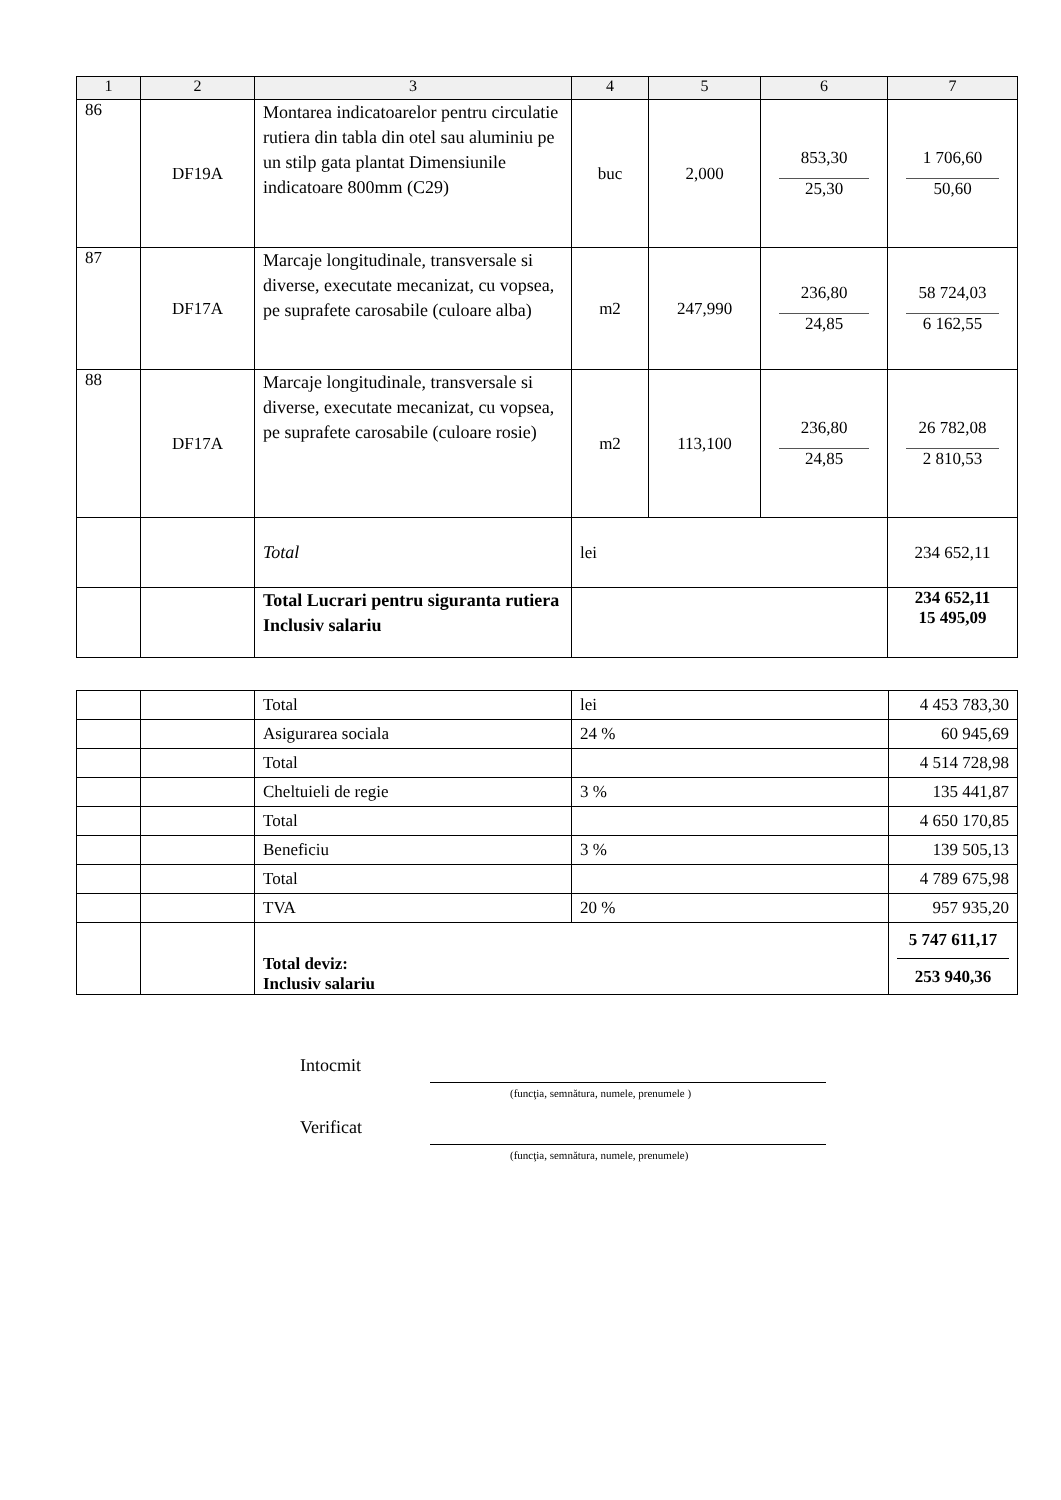| 1 | 2 | 3 | 4 | 5 | 6 | 7 |
| --- | --- | --- | --- | --- | --- | --- |
| 86 | DF19A | Montarea indicatoarelor pentru circulatie rutiera din tabla din otel sau aluminiu pe un stilp gata plantat Dimensiunile indicatoare 800mm (C29) | buc | 2,000 | 853,30 25,30 | 1 706,60 50,60 |
| 87 | DF17A | Marcaje longitudinale, transversale si diverse, executate mecanizat, cu vopsea, pe suprafete carosabile (culoare alba) | m2 | 247,990 | 236,80 24,85 | 58 724,03 6 162,55 |
| 88 | DF17A | Marcaje longitudinale, transversale si diverse, executate mecanizat, cu vopsea, pe suprafete carosabile (culoare rosie) | m2 | 113,100 | 236,80 24,85 | 26 782,08 2 810,53 |
| | | Total | lei | | | 234 652,11 |
| | | Total Lucrari pentru siguranta rutiera Inclusiv salariu | | | | 234 652,11 15 495,09 |
| | | Total | lei | 4 453 783,30 |
| | | Asigurarea sociala | 24 % | 60 945,69 |
| | | Total | | 4 514 728,98 |
| | | Cheltuieli de regie | 3 % | 135 441,87 |
| | | Total | | 4 650 170,85 |
| | | Beneficiu | 3 % | 139 505,13 |
| | | Total | | 4 789 675,98 |
| | | TVA | 20 % | 957 935,20 |
| | | Total deviz: Inclusiv salariu | | 5 747 611,17 253 940,36 |
Intocmit
(funcţia, semnătura, numele, prenumele )
Verificat
(funcţia, semnătura, numele, prenumele)